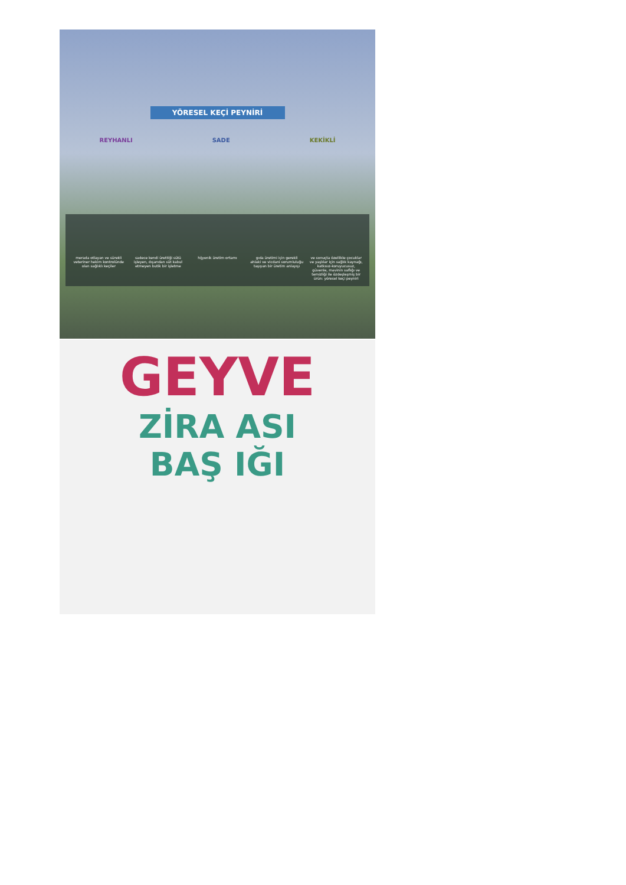YÖRESEL KEÇİ PEYNİRİ
REYHANLI SADE KEKİKLİ
merada otlayan ve sürekli veteriner hekim kontrolünde olan sağlıklı keçiler
sadece kendi ürettiği sütü işleyen, dışarıdan süt kabul etmeyen butik bir işletme
hijyenik üretim ortamı gıda üretimi için gerekli ahlaki ve vicdani sorumluluğu taşıyan bir üretim anlayışı
ve sonuçta özellikle çocuklar ve yaşlılar için sağlık kaynağı, katkısız-koruyucusuz, güvenle, mavinin saflığı ve temizliği ile özdeşleşmiş bir ürün: yöresel keçi peyniri
GEYVE
ZİRA ASI
BAŞ IĞI